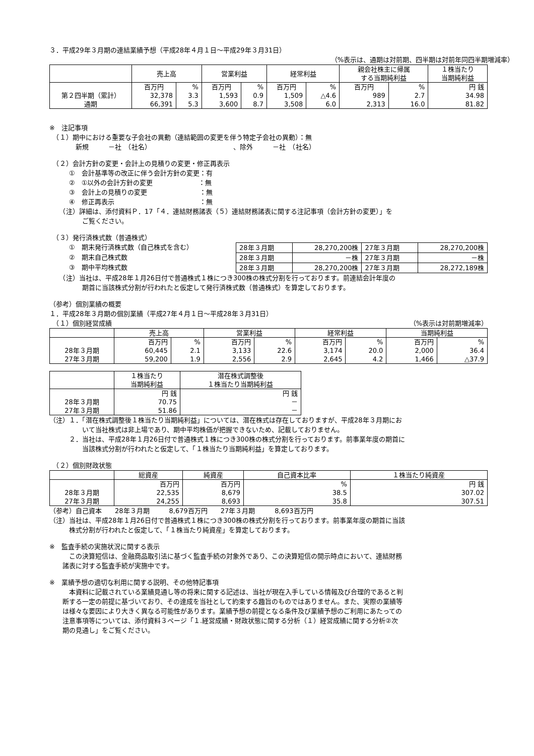３．平成29年３月期の連結業績予想（平成28年４月１日～平成29年３月31日）
（%表示は、通期は対前期、四半期は対前年同四半期増減率）
| | 売上高 | | 営業利益 | | 経常利益 | | 親会社株主に帰属 する当期純利益 | | １株当たり 当期純利益 |
| --- | --- | --- | --- | --- | --- | --- | --- | --- | --- |
| | 百万円 | % | 百万円 | % | 百万円 | % | 百万円 | % | 円 銭 |
| 第２四半期（累計） | 32,378 | 3.3 | 1,593 | 0.9 | 1,509 | △4.6 | 989 | 2.7 | 34.98 |
| 通期 | 66,391 | 5.3 | 3,600 | 8.7 | 3,508 | 6.0 | 2,313 | 16.0 | 81.82 |
※　注記事項
　（１）期中における重要な子会社の異動（連結範囲の変更を伴う特定子会社の異動）：無
　　　　新規　　　－社　（社名）　　　　　　　　　　　　　、除外　　　－社　（社名）
　（２）会計方針の変更・会計上の見積りの変更・修正再表示
　　　①　会計基準等の改正に伴う会計方針の変更：有
　　　②　①以外の会計方針の変更　　　　　　　：無
　　　③　会計上の見積りの変更　　　　　　　　：無
　　　④　修正再表示　　　　　　　　　　　　　：無
　　（注）詳細は、添付資料Ｐ．17「４．連結財務諸表（５）連結財務諸表に関する注記事項（会計方針の変更）」を
　　　　　ご覧ください。
　（３）発行済株式数（普通株式）
　　　①　期末発行済株式数（自己株式を含む）
　　　②　期末自己株式数
　　　③　期中平均株式数
| 28年３月期 | 28,270,200株 | 27年３月期 | 28,270,200株 |
| 28年３月期 | －株 | 27年３月期 | －株 |
| 28年３月期 | 28,270,200株 | 27年３月期 | 28,272,189株 |
　　（注）当社は、平成28年１月26日付で普通株式１株につき300株の株式分割を行っております。前連結会計年度の
　　　　　期首に当該株式分割が行われたと仮定して発行済株式数（普通株式）を算定しております。
（参考）個別業績の概要
１．平成28年３月期の個別業績（平成27年４月１日～平成28年３月31日）
　（１）個別経営成績 （%表示は対前期増減率）
| | 売上高 | | 営業利益 | | 経常利益 | | 当期純利益 | |
| --- | --- | --- | --- | --- | --- | --- | --- | --- |
| | 百万円 | % | 百万円 | % | 百万円 | % | 百万円 | % |
| 28年３月期 | 60,445 | 2.1 | 3,133 | 22.6 | 3,174 | 20.0 | 2,000 | 36.4 |
| 27年３月期 | 59,200 | 1.9 | 2,556 | 2.9 | 2,645 | 4.2 | 1,466 | △37.9 |
| | １株当たり 当期純利益 | 潜在株式調整後 １株当たり当期純利益 |
| --- | --- | --- |
| | 円 銭 | 円 銭 |
| 28年３月期 | 70.75 | － |
| 27年３月期 | 51.86 | － |
（注）１．「潜在株式調整後１株当たり当期純利益」については、潜在株式は存在しておりますが、平成28年３月期にお
　　　　　いて当社株式は非上場であり、期中平均株価が把握できないため、記載しておりません。
　　　２．当社は、平成28年１月26日付で普通株式１株につき300株の株式分割を行っております。前事業年度の期首に
　　　　　当該株式分割が行われたと仮定して、「１株当たり当期純利益」を算定しております。
　（２）個別財政状態
| | 総資産 | 純資産 | 自己資本比率 | １株当たり純資産 |
| --- | --- | --- | --- | --- |
| | 百万円 | 百万円 | % | 円 銭 |
| 28年３月期 | 22,535 | 8,679 | 38.5 | 307.02 |
| 27年３月期 | 24,255 | 8,693 | 35.8 | 307.51 |
（参考）自己資本　　28年３月期　　　8,679百万円　　27年３月期　　　8,693百万円
（注）当社は、平成28年１月26日付で普通株式１株につき300株の株式分割を行っております。前事業年度の期首に当該
　　　株式分割が行われたと仮定して、「１株当たり純資産」を算定しております。
※　監査手続の実施状況に関する表示
　　　この決算短信は、金融商品取引法に基づく監査手続の対象外であり、この決算短信の開示時点において、連結財務
　　諸表に対する監査手続が実施中です。
※　業績予想の適切な利用に関する説明、その他特記事項
　　　本資料に記載されている業績見通し等の将来に関する記述は、当社が現在入手している情報及び合理的であると判
　　断する一定の前提に基づいており、その達成を当社として約束する趣旨のものではありません。また、実際の業績等
　　は様々な要因により大きく異なる可能性があります。業績予想の前提となる条件及び業績予想のご利用にあたっての
　　注意事項等については、添付資料３ページ「１.経営成績・財政状態に関する分析（１）経営成績に関する分析②次
　　期の見通し」をご覧ください。